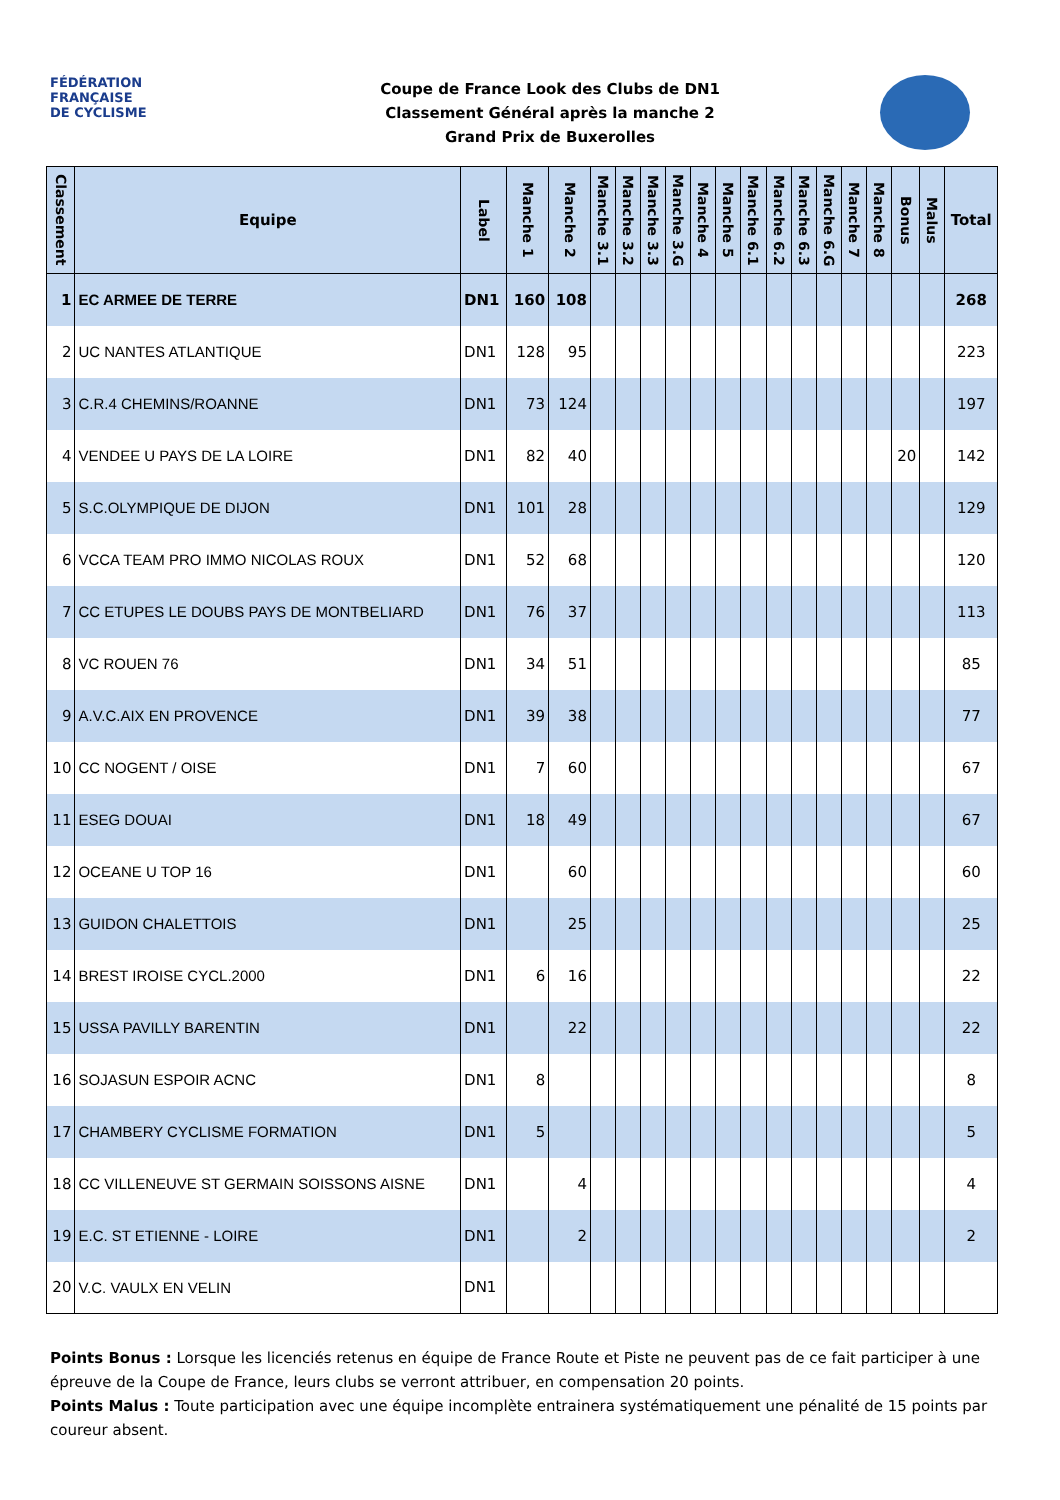FÉDÉRATION
FRANÇAISE
DE CYCLISME
Coupe de France Look des Clubs de DN1
Classement Général après la manche 2
Grand Prix de Buxerolles
| Classement | Equipe | Label | Manche 1 | Manche 2 | Manche 3.1 | Manche 3.2 | Manche 3.3 | Manche 3.G | Manche 4 | Manche 5 | Manche 6.1 | Manche 6.2 | Manche 6.3 | Manche 6.G | Manche 7 | Manche 8 | Bonus | Malus | Total |
| --- | --- | --- | --- | --- | --- | --- | --- | --- | --- | --- | --- | --- | --- | --- | --- | --- | --- | --- | --- |
| 1 | EC ARMEE DE TERRE | DN1 | 160 | 108 | | | | | | | | | | | | | | | 268 |
| 2 | UC NANTES ATLANTIQUE | DN1 | 128 | 95 | | | | | | | | | | | | | | | 223 |
| 3 | C.R.4 CHEMINS/ROANNE | DN1 | 73 | 124 | | | | | | | | | | | | | | | 197 |
| 4 | VENDEE U PAYS DE LA LOIRE | DN1 | 82 | 40 | | | | | | | | | | | | | 20 | | 142 |
| 5 | S.C.OLYMPIQUE DE DIJON | DN1 | 101 | 28 | | | | | | | | | | | | | | | 129 |
| 6 | VCCA TEAM PRO IMMO NICOLAS ROUX | DN1 | 52 | 68 | | | | | | | | | | | | | | | 120 |
| 7 | CC ETUPES LE DOUBS PAYS DE MONTBELIARD | DN1 | 76 | 37 | | | | | | | | | | | | | | | 113 |
| 8 | VC ROUEN 76 | DN1 | 34 | 51 | | | | | | | | | | | | | | | 85 |
| 9 | A.V.C.AIX EN PROVENCE | DN1 | 39 | 38 | | | | | | | | | | | | | | | 77 |
| 10 | CC NOGENT / OISE | DN1 | 7 | 60 | | | | | | | | | | | | | | | 67 |
| 11 | ESEG DOUAI | DN1 | 18 | 49 | | | | | | | | | | | | | | | 67 |
| 12 | OCEANE U TOP 16 | DN1 | | 60 | | | | | | | | | | | | | | | 60 |
| 13 | GUIDON CHALETTOIS | DN1 | | 25 | | | | | | | | | | | | | | | 25 |
| 14 | BREST IROISE CYCL.2000 | DN1 | 6 | 16 | | | | | | | | | | | | | | | 22 |
| 15 | USSA PAVILLY BARENTIN | DN1 | | 22 | | | | | | | | | | | | | | | 22 |
| 16 | SOJASUN ESPOIR ACNC | DN1 | 8 | | | | | | | | | | | | | | | | 8 |
| 17 | CHAMBERY CYCLISME FORMATION | DN1 | 5 | | | | | | | | | | | | | | | | 5 |
| 18 | CC VILLENEUVE ST GERMAIN SOISSONS AISNE | DN1 | | 4 | | | | | | | | | | | | | | | 4 |
| 19 | E.C. ST ETIENNE - LOIRE | DN1 | | 2 | | | | | | | | | | | | | | | 2 |
| 20 | V.C. VAULX EN VELIN | DN1 | | | | | | | | | | | | | | | | | |
Points Bonus : Lorsque les licenciés retenus en équipe de France Route et Piste ne peuvent pas de ce fait participer à une épreuve de la Coupe de France, leurs clubs se verront attribuer, en compensation 20 points.
Points Malus : Toute participation avec une équipe incomplète entrainera systématiquement une pénalité de 15 points par coureur absent.